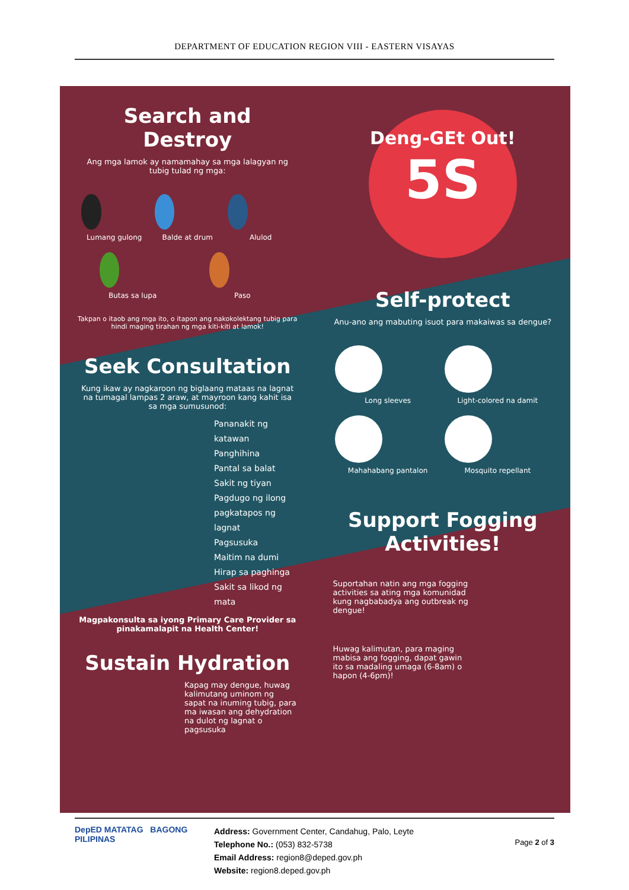DEPARTMENT OF EDUCATION REGION VIII - EASTERN VISAYAS
Search and Destroy
Ang mga lamok ay namamahay sa mga lalagyan ng tubig tulad ng mga:
Lumang gulong
Balde at drum
Alulod
Butas sa lupa
Paso
Takpan o itaob ang mga ito, o itapon ang nakokolektang tubig para hindi maging tirahan ng mga kiti-kiti at lamok!
Seek Consultation
Kung ikaw ay nagkaroon ng biglaang mataas na lagnat na tumagal lampas 2 araw, at mayroon kang kahit isa sa mga sumusunod:
Pananakit ng katawan
Panghihina
Pantal sa balat
Sakit ng tiyan
Pagdugo ng ilong pagkatapos ng lagnat
Pagsusuka
Maitim na dumi
Hirap sa paghinga
Sakit sa likod ng mata
Magpakonsulta sa iyong Primary Care Provider sa pinakamalapit na Health Center!
Sustain Hydration
Kapag may dengue, huwag kalimutang uminom ng sapat na inuming tubig, para ma iwasan ang dehydration na dulot ng lagnat o pagsusuka
Deng-GEt Out!
5S
Self-protect
Anu-ano ang mabuting isuot para makaiwas sa dengue?
Long sleeves
Light-colored na damit
Mahahabang pantalon
Mosquito repellant
Support Fogging Activities!
Suportahan natin ang mga fogging activities sa ating mga komunidad kung nagbabadya ang outbreak ng dengue!
Huwag kalimutan, para maging mabisa ang fogging, dapat gawin ito sa madaling umaga (6-8am) o hapon (4-6pm)!
DepED MATATAG BAGONG PILIPINAS
Address: Government Center, Candahug, Palo, Leyte
Telephone No.: (053) 832-5738
Email Address: region8@deped.gov.ph
Website: region8.deped.gov.ph
Page 2 of 3